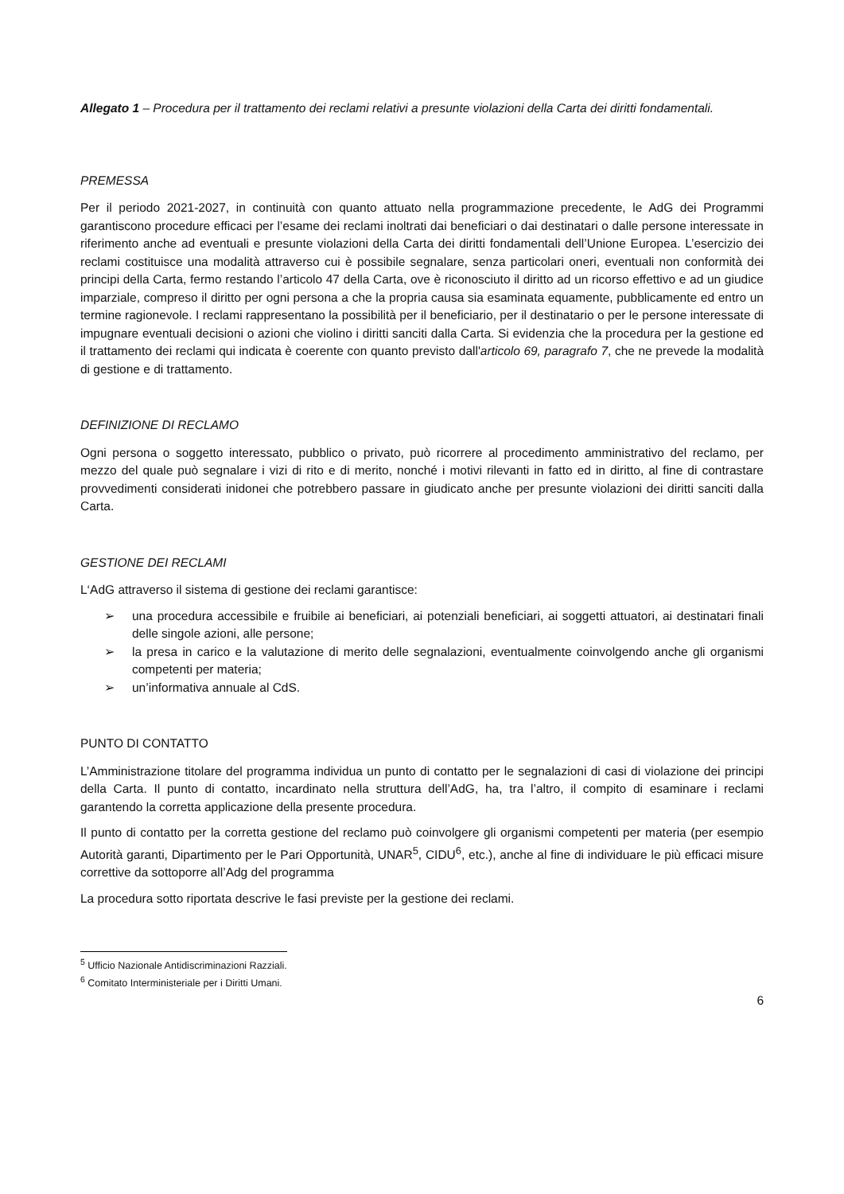Allegato 1 – Procedura per il trattamento dei reclami relativi a presunte violazioni della Carta dei diritti fondamentali.
PREMESSA
Per il periodo 2021-2027, in continuità con quanto attuato nella programmazione precedente, le AdG dei Programmi garantiscono procedure efficaci per l’esame dei reclami inoltrati dai beneficiari o dai destinatari o dalle persone interessate in riferimento anche ad eventuali e presunte violazioni della Carta dei diritti fondamentali dell’Unione Europea. L’esercizio dei reclami costituisce una modalità attraverso cui è possibile segnalare, senza particolari oneri, eventuali non conformità dei principi della Carta, fermo restando l’articolo 47 della Carta, ove è riconosciuto il diritto ad un ricorso effettivo e ad un giudice imparziale, compreso il diritto per ogni persona a che la propria causa sia esaminata equamente, pubblicamente ed entro un termine ragionevole. I reclami rappresentano la possibilità per il beneficiario, per il destinatario o per le persone interessate di impugnare eventuali decisioni o azioni che violino i diritti sanciti dalla Carta. Si evidenzia che la procedura per la gestione ed il trattamento dei reclami qui indicata è coerente con quanto previsto dall'articolo 69, paragrafo 7, che ne prevede la modalità di gestione e di trattamento.
DEFINIZIONE DI RECLAMO
Ogni persona o soggetto interessato, pubblico o privato, può ricorrere al procedimento amministrativo del reclamo, per mezzo del quale può segnalare i vizi di rito e di merito, nonché i motivi rilevanti in fatto ed in diritto, al fine di contrastare provvedimenti considerati inidonei che potrebbero passare in giudicato anche per presunte violazioni dei diritti sanciti dalla Carta.
GESTIONE DEI RECLAMI
L‘AdG attraverso il sistema di gestione dei reclami garantisce:
➢ una procedura accessibile e fruibile ai beneficiari, ai potenziali beneficiari, ai soggetti attuatori, ai destinatari finali delle singole azioni, alle persone;
➢ la presa in carico e la valutazione di merito delle segnalazioni, eventualmente coinvolgendo anche gli organismi competenti per materia;
➢ un’informativa annuale al CdS.
PUNTO DI CONTATTO
L’Amministrazione titolare del programma individua un punto di contatto per le segnalazioni di casi di violazione dei principi della Carta. Il punto di contatto, incardinato nella struttura dell’AdG, ha, tra l’altro, il compito di esaminare i reclami garantendo la corretta applicazione della presente procedura.
Il punto di contatto per la corretta gestione del reclamo può coinvolgere gli organismi competenti per materia (per esempio Autorità garanti, Dipartimento per le Pari Opportunità, UNAR<sup>5</sup>, CIDU<sup>6</sup>, etc.), anche al fine di individuare le più efficaci misure correttive da sottoporre all’Adg del programma
La procedura sotto riportata descrive le fasi previste per la gestione dei reclami.
<sup>5</sup> Ufficio Nazionale Antidiscriminazioni Razziali.
<sup>6</sup> Comitato Interministeriale per i Diritti Umani.
6